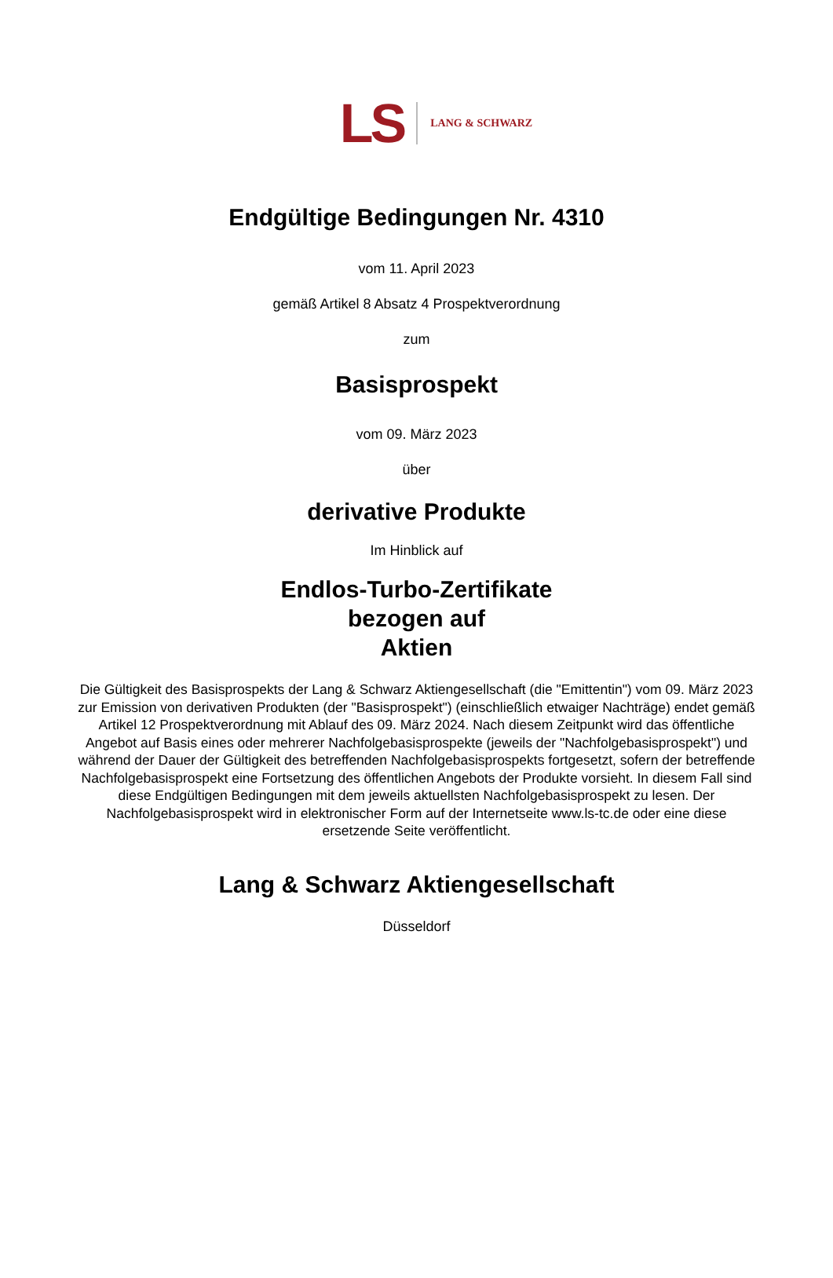LS LANG & SCHWARZ
Endgültige Bedingungen Nr. 4310
vom 11. April 2023
gemäß Artikel 8 Absatz 4 Prospektverordnung
zum
Basisprospekt
vom 09. März 2023
über
derivative Produkte
Im Hinblick auf
Endlos-Turbo-Zertifikate
bezogen auf
Aktien
Die Gültigkeit des Basisprospekts der Lang & Schwarz Aktiengesellschaft (die "Emittentin") vom 09. März 2023 zur Emission von derivativen Produkten (der "Basisprospekt") (einschließlich etwaiger Nachträge) endet gemäß Artikel 12 Prospektverordnung mit Ablauf des 09. März 2024. Nach diesem Zeitpunkt wird das öffentliche Angebot auf Basis eines oder mehrerer Nachfolgebasisprospekte (jeweils der "Nachfolgebasisprospekt") und während der Dauer der Gültigkeit des betreffenden Nachfolgebasisprospekts fortgesetzt, sofern der betreffende Nachfolgebasisprospekt eine Fortsetzung des öffentlichen Angebots der Produkte vorsieht. In diesem Fall sind diese Endgültigen Bedingungen mit dem jeweils aktuellsten Nachfolgebasisprospekt zu lesen. Der Nachfolgebasisprospekt wird in elektronischer Form auf der Internetseite www.ls-tc.de oder eine diese ersetzende Seite veröffentlicht.
Lang & Schwarz Aktiengesellschaft
Düsseldorf